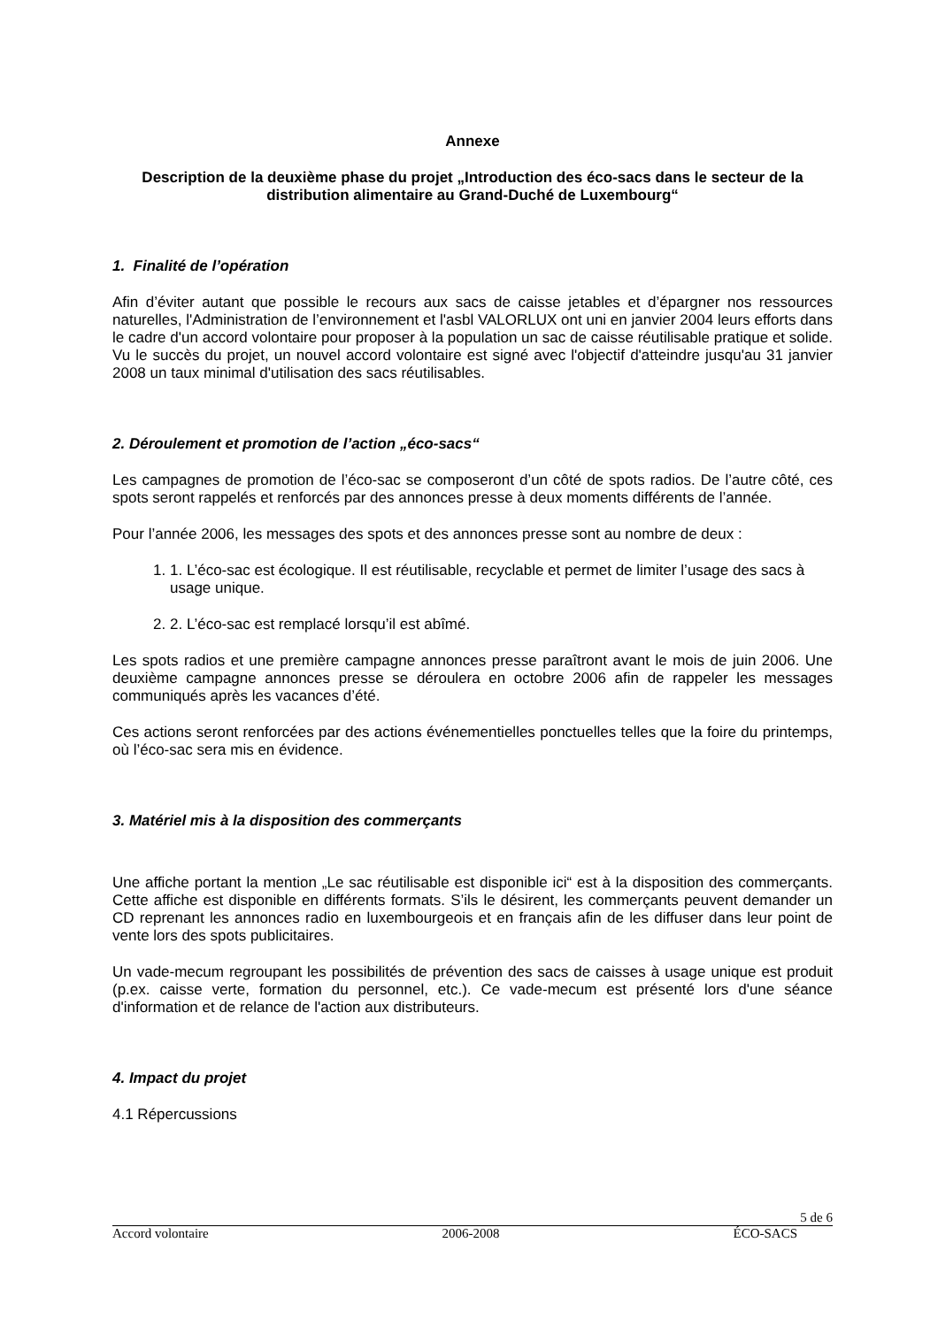Annexe
Description de la deuxième phase du projet „Introduction des éco-sacs dans le secteur de la distribution alimentaire au Grand-Duché de Luxembourg“
1. Finalité de l’opération
Afin d’éviter autant que possible le recours aux sacs de caisse jetables et d’épargner nos ressources naturelles, l'Administration de l’environnement et l'asbl VALORLUX ont uni en janvier 2004 leurs efforts dans le cadre d'un accord volontaire pour proposer à la population un sac de caisse réutilisable pratique et solide. Vu le succès du projet, un nouvel accord volontaire est signé avec l'objectif d'atteindre jusqu'au 31 janvier 2008 un taux minimal d'utilisation des sacs réutilisables.
2. Déroulement et promotion de l’action „éco-sacs“
Les campagnes de promotion de l’éco-sac se composeront d’un côté de spots radios. De l’autre côté, ces spots seront rappelés et renforcés par des annonces presse à deux moments différents de l’année.
Pour l’année 2006, les messages des spots et des annonces presse sont au nombre de deux :
1. 1. L’éco-sac est écologique. Il est réutilisable, recyclable et permet de limiter l’usage des sacs à usage unique.
2. 2. L’éco-sac est remplacé lorsqu’il est abîmé.
Les spots radios et une première campagne annonces presse paraîtront avant le mois de juin 2006. Une deuxième campagne annonces presse se déroulera en octobre 2006 afin de rappeler les messages communiqués après les vacances d’été.
Ces actions seront renforcées par des actions événementielles ponctuelles telles que la foire du printemps, où l’éco-sac sera mis en évidence.
3. Matériel mis à la disposition des commerçants
Une affiche portant la mention „Le sac réutilisable est disponible ici“ est à la disposition des commerçants. Cette affiche est disponible en différents formats. S’ils le désirent, les commerçants peuvent demander un CD reprenant les annonces radio en luxembourgeois et en français afin de les diffuser dans leur point de vente lors des spots publicitaires.
Un vade-mecum regroupant les possibilités de prévention des sacs de caisses à usage unique est produit (p.ex. caisse verte, formation du personnel, etc.). Ce vade-mecum est présenté lors d'une séance d'information et de relance de l'action aux distributeurs.
4. Impact du projet
4.1 Répercussions
5 de 6
Accord volontaire 2006-2008 ÉCO-SACS